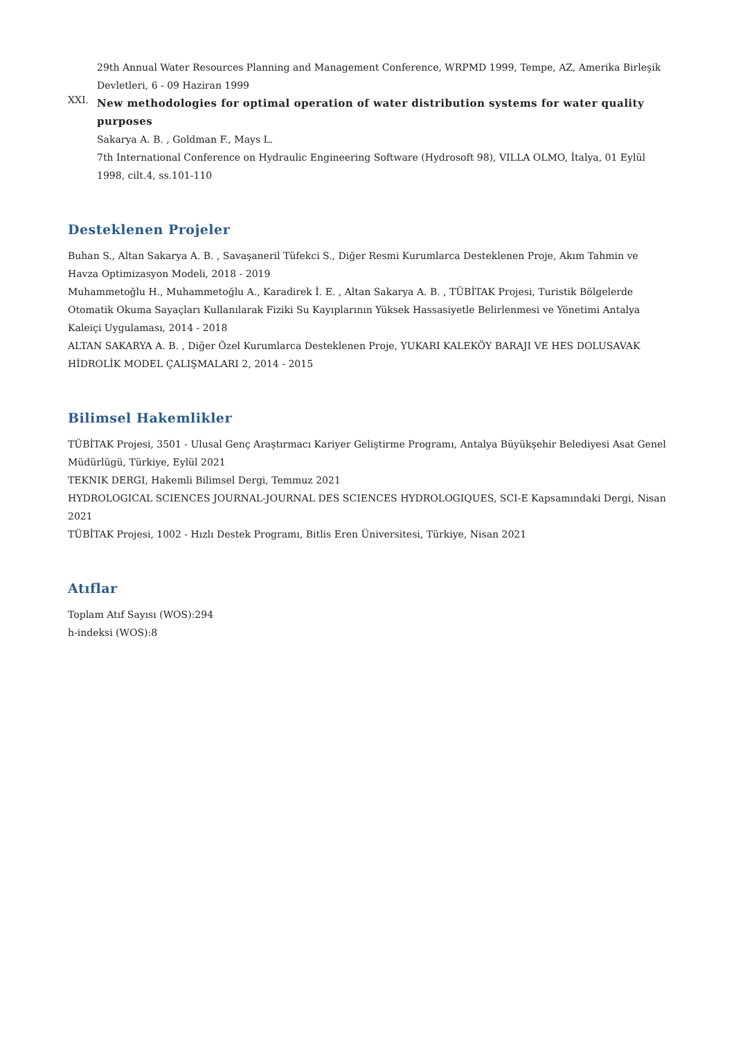29th Annual Water Resources Planning and Management Conference, WRPMD 1999, Tempe, AZ, Amerika Birleşik Devletleri, 6 - 09 Haziran 1999
XXI.
New methodologies for optimal operation of water distribution systems for water quality purposes
Sakarya A. B. , Goldman F., Mays L.
7th International Conference on Hydraulic Engineering Software (Hydrosoft 98), VILLA OLMO, İtalya, 01 Eylül 1998, cilt.4, ss.101-110
Desteklenen Projeler
Buhan S., Altan Sakarya A. B. , Savaşaneril Tüfekci S., Diğer Resmi Kurumlarca Desteklenen Proje, Akım Tahmin ve Havza Optimizasyon Modeli, 2018 - 2019
Muhammetoğlu H., Muhammetoğlu A., Karadirek İ. E. , Altan Sakarya A. B. , TÜBİTAK Projesi, Turistik Bölgelerde Otomatik Okuma Sayaçları Kullanılarak Fiziki Su Kayıplarının Yüksek Hassasiyetle Belirlenmesi ve Yönetimi Antalya Kaleiçi Uygulaması, 2014 - 2018
ALTAN SAKARYA A. B. , Diğer Özel Kurumlarca Desteklenen Proje, YUKARI KALEKÖY BARAJI VE HES DOLUSAVAK HİDROLİK MODEL ÇALIŞMALARI 2, 2014 - 2015
Bilimsel Hakemlikler
TÜBİTAK Projesi, 3501 - Ulusal Genç Araştırmacı Kariyer Geliştirme Programı, Antalya Büyükşehir Belediyesi Asat Genel Müdürlügü, Türkiye, Eylül 2021
TEKNIK DERGI, Hakemli Bilimsel Dergi, Temmuz 2021
HYDROLOGICAL SCIENCES JOURNAL-JOURNAL DES SCIENCES HYDROLOGIQUES, SCI-E Kapsamındaki Dergi, Nisan 2021
TÜBİTAK Projesi, 1002 - Hızlı Destek Programı, Bitlis Eren Üniversitesi, Türkiye, Nisan 2021
Atıflar
Toplam Atıf Sayısı (WOS):294
h-indeksi (WOS):8